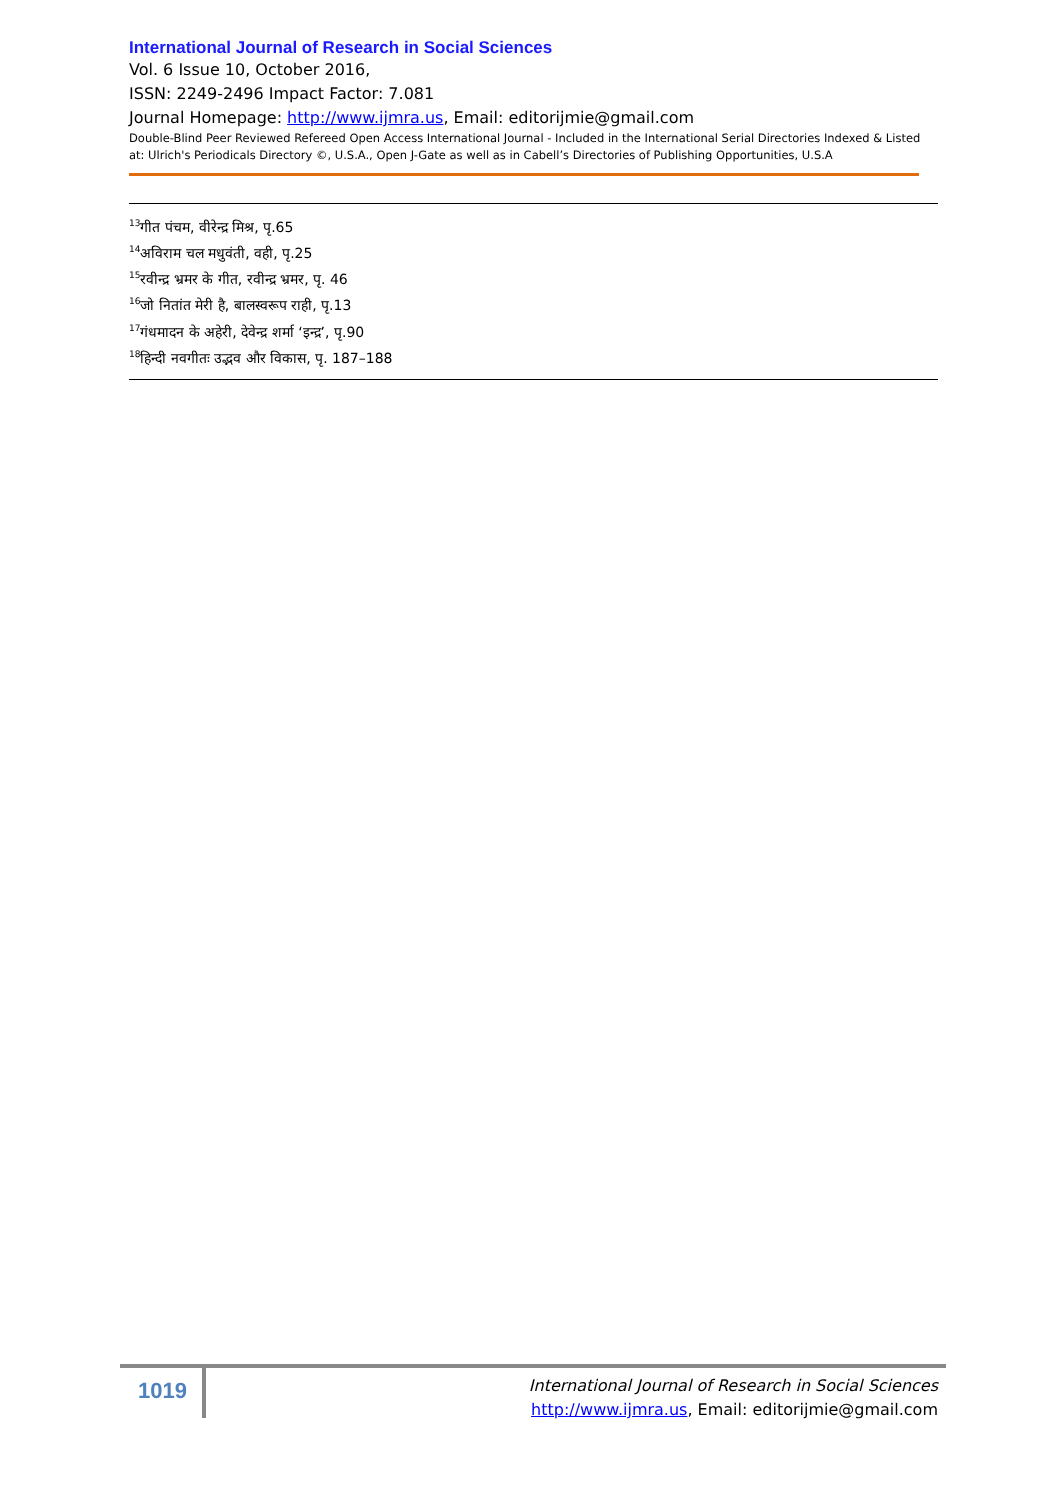International Journal of Research in Social Sciences
Vol. 6 Issue 10, October 2016,
ISSN: 2249-2496 Impact Factor: 7.081
Journal Homepage: http://www.ijmra.us, Email: editorijmie@gmail.com
Double-Blind Peer Reviewed Refereed Open Access International Journal - Included in the International Serial Directories Indexed & Listed at: Ulrich's Periodicals Directory ©, U.S.A., Open J-Gate as well as in Cabell’s Directories of Publishing Opportunities, U.S.A
<sup>13</sup> गीत पंचम, वीरेन्द्र मिश्र, पृ.65
<sup>14</sup> अविराम चल मधुवंती, वही, पृ.25
<sup>15</sup> रवीन्द्र भ्रमर के गीत, रवीन्द्र भ्रमर, पृ. 46
<sup>16</sup> जो नितांत मेरी है, बालस्वरूप राही, पृ.13
<sup>17</sup> गंधमादन के अहेरी, देवेन्द्र शर्मा ‘इन्द्र’, पृ.90
<sup>18</sup> हिन्दी नवगीतः उद्भव और विकास, पृ. 187–188
1019
International Journal of Research in Social Sciences
http://www.ijmra.us, Email: editorijmie@gmail.com